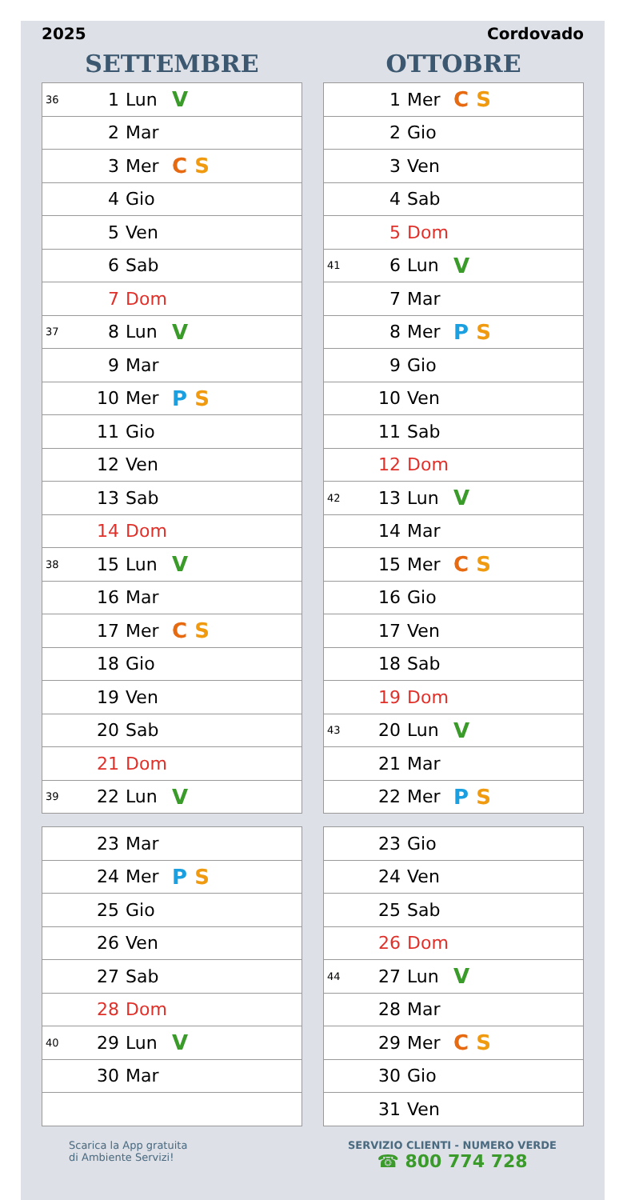2025 Cordovado
SETTEMBRE
| 36 | 1 | Lun | V |
| | 2 | Mar | |
| | 3 | Mer | C S |
| | 4 | Gio | |
| | 5 | Ven | |
| | 6 | Sab | |
| | 7 | Dom | |
| 37 | 8 | Lun | V |
| | 9 | Mar | |
| | 10 | Mer | P S |
| | 11 | Gio | |
| | 12 | Ven | |
| | 13 | Sab | |
| | 14 | Dom | |
| 38 | 15 | Lun | V |
| | 16 | Mar | |
| | 17 | Mer | C S |
| | 18 | Gio | |
| | 19 | Ven | |
| | 20 | Sab | |
| | 21 | Dom | |
| 39 | 22 | Lun | V |
| | 23 | Mar | |
| | 24 | Mer | P S |
| | 25 | Gio | |
| | 26 | Ven | |
| | 27 | Sab | |
| | 28 | Dom | |
| 40 | 29 | Lun | V |
| | 30 | Mar | |
OTTOBRE
| | 1 | Mer | C S |
| | 2 | Gio | |
| | 3 | Ven | |
| | 4 | Sab | |
| | 5 | Dom | |
| 41 | 6 | Lun | V |
| | 7 | Mar | |
| | 8 | Mer | P S |
| | 9 | Gio | |
| | 10 | Ven | |
| | 11 | Sab | |
| | 12 | Dom | |
| 42 | 13 | Lun | V |
| | 14 | Mar | |
| | 15 | Mer | C S |
| | 16 | Gio | |
| | 17 | Ven | |
| | 18 | Sab | |
| | 19 | Dom | |
| 43 | 20 | Lun | V |
| | 21 | Mar | |
| | 22 | Mer | P S |
| | 23 | Gio | |
| | 24 | Ven | |
| | 25 | Sab | |
| | 26 | Dom | |
| 44 | 27 | Lun | V |
| | 28 | Mar | |
| | 29 | Mer | C S |
| | 30 | Gio | |
| | 31 | Ven | |
Scarica la App gratuita
di Ambiente Servizi!
SERVIZIO CLIENTI - NUMERO VERDE
☎ 800 774 728